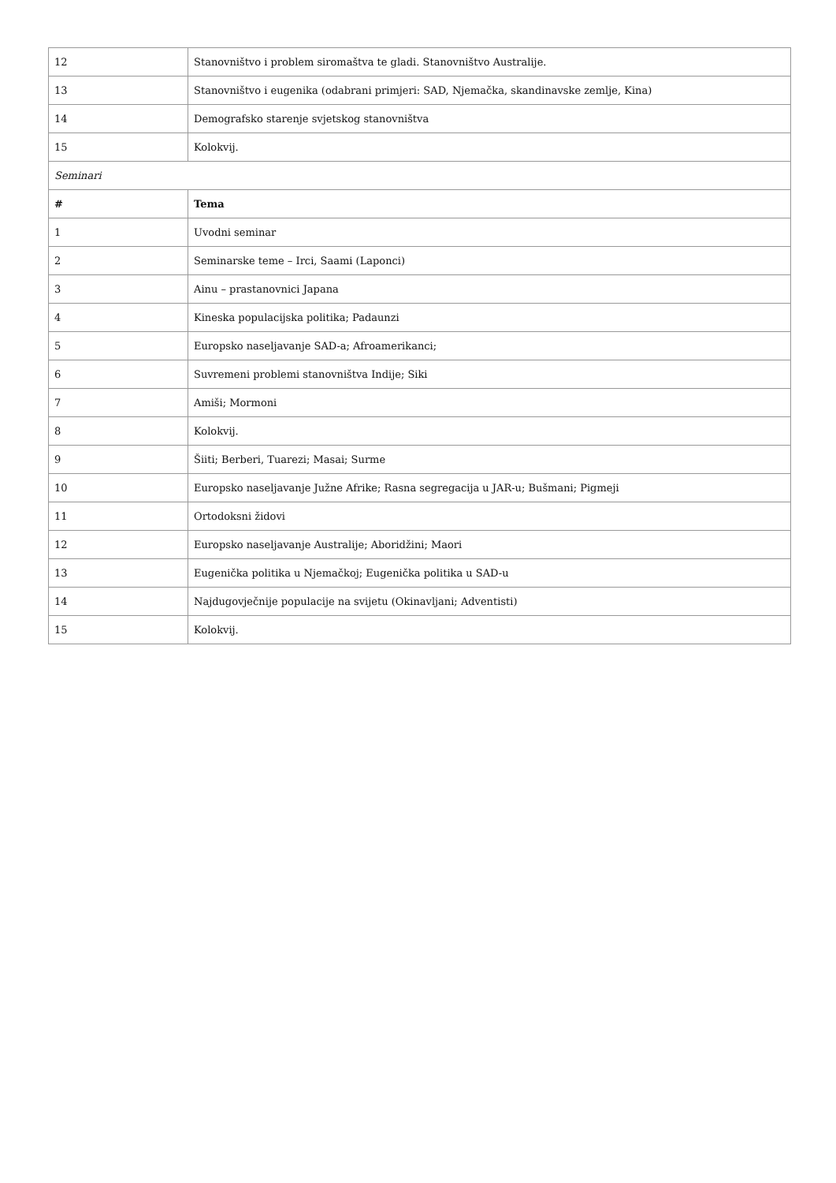| 12 | Stanovništvo i problem siromaštva te gladi. Stanovništvo Australije. |
| 13 | Stanovništvo i eugenika (odabrani primjeri: SAD, Njemačka, skandinavske zemlje, Kina) |
| 14 | Demografsko starenje svjetskog stanovništva |
| 15 | Kolokvij. |
| Seminari | |
| # | Tema |
| 1 | Uvodni seminar |
| 2 | Seminarske teme – Irci, Saami (Laponci) |
| 3 | Ainu – prastanovnici Japana |
| 4 | Kineska populacijska politika; Padaunzi |
| 5 | Europsko naseljavanje SAD-a; Afroamerikanci; |
| 6 | Suvremeni problemi stanovništva Indije; Siki |
| 7 | Amiši; Mormoni |
| 8 | Kolokvij. |
| 9 | Šiiti; Berberi, Tuarezi; Masai; Surme |
| 10 | Europsko naseljavanje Južne Afrike; Rasna segregacija u JAR-u; Bušmani; Pigmeji |
| 11 | Ortodoksni židovi |
| 12 | Europsko naseljavanje Australije; Aboridžini; Maori |
| 13 | Eugenička politika u Njemačkoj; Eugenička politika u SAD-u |
| 14 | Najdugovječnije populacije na svijetu (Okinavljani; Adventisti) |
| 15 | Kolokvij. |